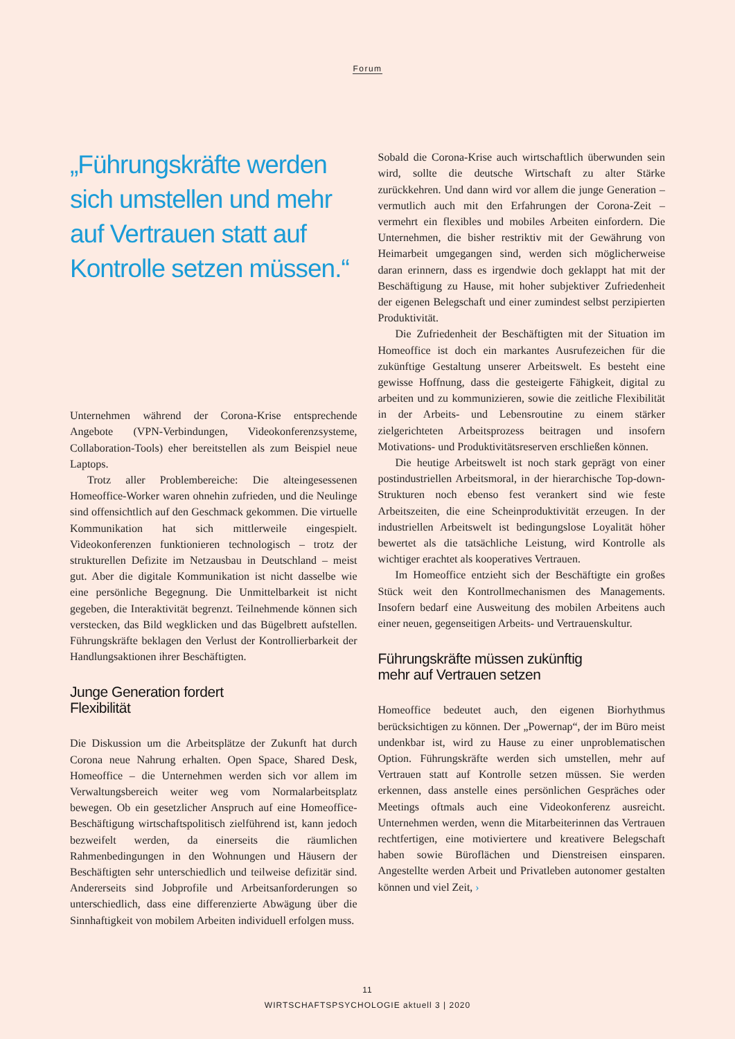Forum
„Führungskräfte werden sich umstellen und mehr auf Vertrauen statt auf Kontrolle setzen müssen.“
Unternehmen während der Corona-Krise entsprechende Angebote (VPN-Verbindungen, Videokonferenzsysteme, Collaboration-Tools) eher bereitstellen als zum Beispiel neue Laptops.
Trotz aller Problembereiche: Die alteingesessenen Homeoffice-Worker waren ohnehin zufrieden, und die Neulinge sind offensichtlich auf den Geschmack gekommen. Die virtuelle Kommunikation hat sich mittlerweile eingespielt. Videokonferenzen funktionieren technologisch – trotz der strukturellen Defizite im Netzausbau in Deutschland – meist gut. Aber die digitale Kommunikation ist nicht dasselbe wie eine persönliche Begegnung. Die Unmittelbarkeit ist nicht gegeben, die Interaktivität begrenzt. Teilnehmende können sich verstecken, das Bild wegklicken und das Bügelbrett aufstellen. Führungskräfte beklagen den Verlust der Kontrollierbarkeit der Handlungsaktionen ihrer Beschäftigten.
Junge Generation fordert
Flexibilität
Die Diskussion um die Arbeitsplätze der Zukunft hat durch Corona neue Nahrung erhalten. Open Space, Shared Desk, Homeoffice – die Unternehmen werden sich vor allem im Verwaltungsbereich weiter weg vom Normalarbeitsplatz bewegen. Ob ein gesetzlicher Anspruch auf eine Homeoffice-Beschäftigung wirtschaftspolitisch zielführend ist, kann jedoch bezweifelt werden, da einerseits die räumlichen Rahmenbedingungen in den Wohnungen und Häusern der Beschäftigten sehr unterschiedlich und teilweise defizitär sind. Andererseits sind Jobprofile und Arbeitsanforderungen so unterschiedlich, dass eine differenzierte Abwägung über die Sinnhaftigkeit von mobilem Arbeiten individuell erfolgen muss.
Sobald die Corona-Krise auch wirtschaftlich überwunden sein wird, sollte die deutsche Wirtschaft zu alter Stärke zurückkehren. Und dann wird vor allem die junge Generation – vermutlich auch mit den Erfahrungen der Corona-Zeit – vermehrt ein flexibles und mobiles Arbeiten einfordern. Die Unternehmen, die bisher restriktiv mit der Gewährung von Heimarbeit umgegangen sind, werden sich möglicherweise daran erinnern, dass es irgendwie doch geklappt hat mit der Beschäftigung zu Hause, mit hoher subjektiver Zufriedenheit der eigenen Belegschaft und einer zumindest selbst perzipierten Produktivität.
Die Zufriedenheit der Beschäftigten mit der Situation im Homeoffice ist doch ein markantes Ausrufezeichen für die zukünftige Gestaltung unserer Arbeitswelt. Es besteht eine gewisse Hoffnung, dass die gesteigerte Fähigkeit, digital zu arbeiten und zu kommunizieren, sowie die zeitliche Flexibilität in der Arbeits- und Lebensroutine zu einem stärker zielgerichteten Arbeitsprozess beitragen und insofern Motivations- und Produktivitätsreserven erschließen können.
Die heutige Arbeitswelt ist noch stark geprägt von einer postindustriellen Arbeitsmoral, in der hierarchische Top-down-Strukturen noch ebenso fest verankert sind wie feste Arbeitszeiten, die eine Scheinproduktivität erzeugen. In der industriellen Arbeitswelt ist bedingungslose Loyalität höher bewertet als die tatsächliche Leistung, wird Kontrolle als wichtiger erachtet als kooperatives Vertrauen.
Im Homeoffice entzieht sich der Beschäftigte ein großes Stück weit den Kontrollmechanismen des Managements. Insofern bedarf eine Ausweitung des mobilen Arbeitens auch einer neuen, gegenseitigen Arbeits- und Vertrauenskultur.
Führungskräfte müssen zukünftig
mehr auf Vertrauen setzen
Homeoffice bedeutet auch, den eigenen Biorhythmus berücksichtigen zu können. Der „Powernap“, der im Büro meist undenkbar ist, wird zu Hause zu einer unproblematischen Option. Führungskräfte werden sich umstellen, mehr auf Vertrauen statt auf Kontrolle setzen müssen. Sie werden erkennen, dass anstelle eines persönlichen Gespräches oder Meetings oftmals auch eine Videokonferenz ausreicht. Unternehmen werden, wenn die Mitarbeiterinnen das Vertrauen rechtfertigen, eine motiviertere und kreativere Belegschaft haben sowie Büroflächen und Dienstreisen einsparen. Angestellte werden Arbeit und Privatleben autonomer gestalten können und viel Zeit, ›
11
WIRTSCHAFTSPSYCHOLOGIE aktuell 3 | 2020